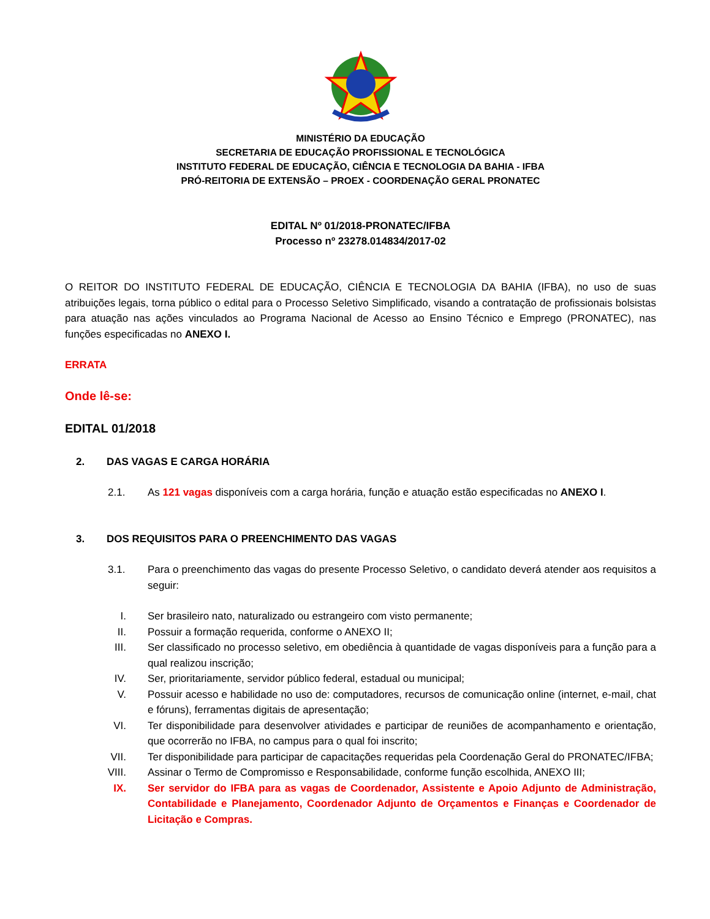MINISTÉRIO DA EDUCAÇÃO
SECRETARIA DE EDUCAÇÃO PROFISSIONAL E TECNOLÓGICA
INSTITUTO FEDERAL DE EDUCAÇÃO, CIÊNCIA E TECNOLOGIA DA BAHIA - IFBA
PRÓ-REITORIA DE EXTENSÃO – PROEX - COORDENAÇÃO GERAL PRONATEC
EDITAL Nº 01/2018-PRONATEC/IFBA
Processo nº 23278.014834/2017-02
O REITOR DO INSTITUTO FEDERAL DE EDUCAÇÃO, CIÊNCIA E TECNOLOGIA DA BAHIA (IFBA), no uso de suas atribuições legais, torna público o edital para o Processo Seletivo Simplificado, visando a contratação de profissionais bolsistas para atuação nas ações vinculados ao Programa Nacional de Acesso ao Ensino Técnico e Emprego (PRONATEC), nas funções especificadas no ANEXO I.
ERRATA
Onde lê-se:
EDITAL 01/2018
2. DAS VAGAS E CARGA HORÁRIA
2.1. As 121 vagas disponíveis com a carga horária, função e atuação estão especificadas no ANEXO I.
3. DOS REQUISITOS PARA O PREENCHIMENTO DAS VAGAS
3.1. Para o preenchimento das vagas do presente Processo Seletivo, o candidato deverá atender aos requisitos a seguir:
I. Ser brasileiro nato, naturalizado ou estrangeiro com visto permanente;
II. Possuir a formação requerida, conforme o ANEXO II;
III. Ser classificado no processo seletivo, em obediência à quantidade de vagas disponíveis para a função para a qual realizou inscrição;
IV. Ser, prioritariamente, servidor público federal, estadual ou municipal;
V. Possuir acesso e habilidade no uso de: computadores, recursos de comunicação online (internet, e-mail, chat e fóruns), ferramentas digitais de apresentação;
VI. Ter disponibilidade para desenvolver atividades e participar de reuniões de acompanhamento e orientação, que ocorrerão no IFBA, no campus para o qual foi inscrito;
VII. Ter disponibilidade para participar de capacitações requeridas pela Coordenação Geral do PRONATEC/IFBA;
VIII. Assinar o Termo de Compromisso e Responsabilidade, conforme função escolhida, ANEXO III;
IX. Ser servidor do IFBA para as vagas de Coordenador, Assistente e Apoio Adjunto de Administração, Contabilidade e Planejamento, Coordenador Adjunto de Orçamentos e Finanças e Coordenador de Licitação e Compras.